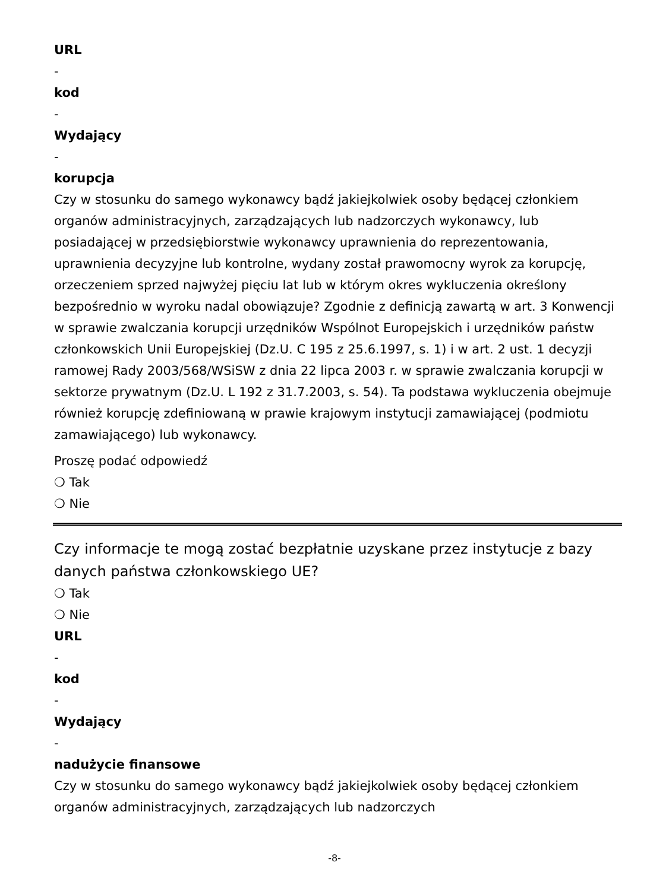URL
-
kod
-
Wydający
-
korupcja
Czy w stosunku do samego wykonawcy bądź jakiejkolwiek osoby będącej członkiem organów administracyjnych, zarządzających lub nadzorczych wykonawcy, lub posiadającej w przedsiębiorstwie wykonawcy uprawnienia do reprezentowania, uprawnienia decyzyjne lub kontrolne, wydany został prawomocny wyrok za korupcję, orzeczeniem sprzed najwyżej pięciu lat lub w którym okres wykluczenia określony bezpośrednio w wyroku nadal obowiązuje? Zgodnie z definicją zawartą w art. 3 Konwencji w sprawie zwalczania korupcji urzędników Wspólnot Europejskich i urzędników państw członkowskich Unii Europejskiej (Dz.U. C 195 z 25.6.1997, s. 1) i w art. 2 ust. 1 decyzji ramowej Rady 2003/568/WSiSW z dnia 22 lipca 2003 r. w sprawie zwalczania korupcji w sektorze prywatnym (Dz.U. L 192 z 31.7.2003, s. 54). Ta podstawa wykluczenia obejmuje również korupcję zdefiniowaną w prawie krajowym instytucji zamawiającej (podmiotu zamawiającego) lub wykonawcy.
Proszę podać odpowiedź
❍ Tak
❍ Nie
Czy informacje te mogą zostać bezpłatnie uzyskane przez instytucje z bazy danych państwa członkowskiego UE?
❍ Tak
❍ Nie
URL
-
kod
-
Wydający
-
nadużycie finansowe
Czy w stosunku do samego wykonawcy bądź jakiejkolwiek osoby będącej członkiem organów administracyjnych, zarządzających lub nadzorczych
-8-